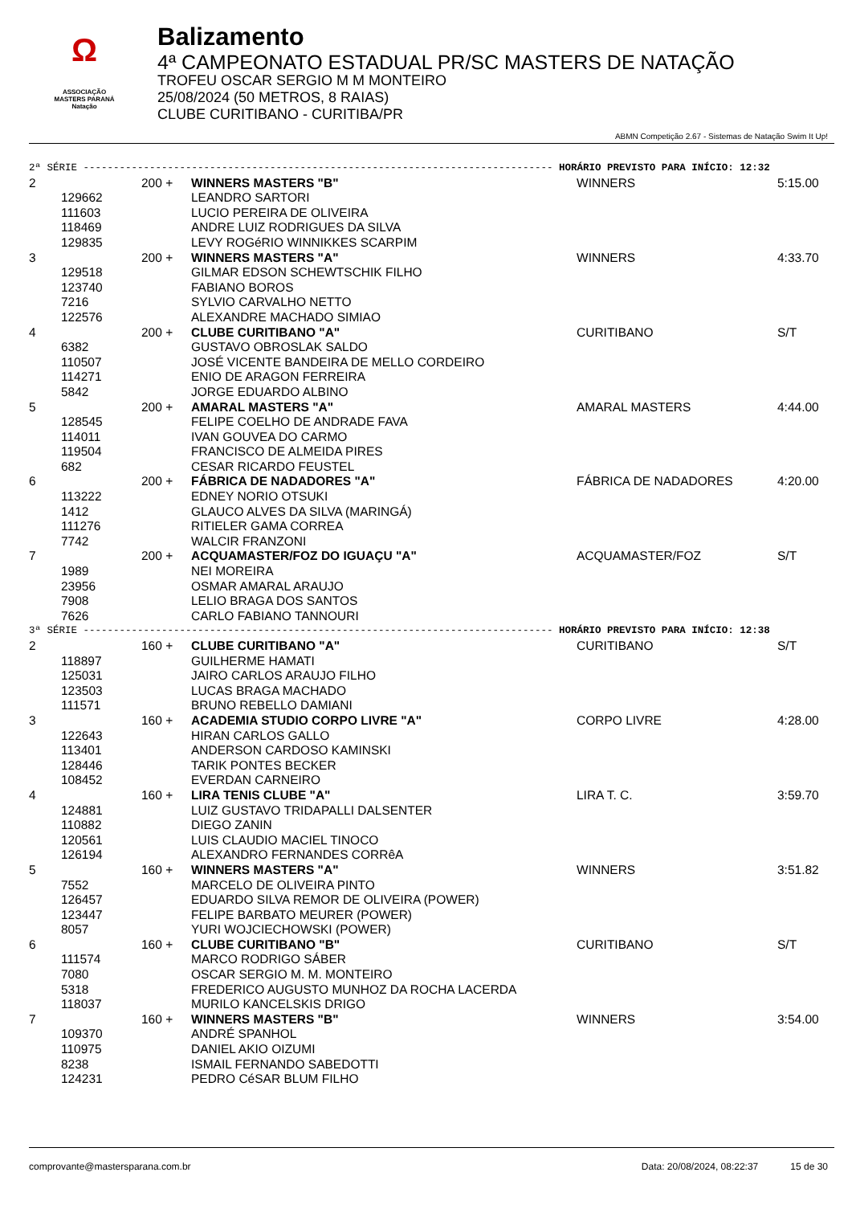Ω
ASSOCIAÇÃO
MASTERS PARANÁ
Natação
Balizamento
4ª CAMPEONATO ESTADUAL PR/SC MASTERS DE NATAÇÃO
TROFEU OSCAR SERGIO M M MONTEIRO
25/08/2024 (50 METROS, 8 RAIAS)
CLUBE CURITIBANO - CURITIBA/PR
ABMN Competição 2.67 - Sistemas de Natação Swim It Up!
| 2ª SÉRIE ------------------------------------------------------------------------------ HORÁRIO PREVISTO PARA INÍCIO: 12:32 | | | | | |
| 2 | | 200 + | WINNERS MASTERS "B" | WINNERS | 5:15.00 |
| | 129662 | | LEANDRO SARTORI | | |
| | 111603 | | LUCIO PEREIRA DE OLIVEIRA | | |
| | 118469 | | ANDRE LUIZ RODRIGUES DA SILVA | | |
| | 129835 | | LEVY ROGéRIO WINNIKKES SCARPIM | | |
| 3 | | 200 + | WINNERS MASTERS "A" | WINNERS | 4:33.70 |
| | 129518 | | GILMAR EDSON SCHEWTSCHIK FILHO | | |
| | 123740 | | FABIANO BOROS | | |
| | 7216 | | SYLVIO CARVALHO NETTO | | |
| | 122576 | | ALEXANDRE MACHADO SIMIAO | | |
| 4 | | 200 + | CLUBE CURITIBANO "A" | CURITIBANO | S/T |
| | 6382 | | GUSTAVO OBROSLAK SALDO | | |
| | 110507 | | JOSÉ VICENTE BANDEIRA DE MELLO CORDEIRO | | |
| | 114271 | | ENIO DE ARAGON FERREIRA | | |
| | 5842 | | JORGE EDUARDO ALBINO | | |
| 5 | | 200 + | AMARAL MASTERS "A" | AMARAL MASTERS | 4:44.00 |
| | 128545 | | FELIPE COELHO DE ANDRADE FAVA | | |
| | 114011 | | IVAN GOUVEA DO CARMO | | |
| | 119504 | | FRANCISCO DE ALMEIDA PIRES | | |
| | 682 | | CESAR RICARDO FEUSTEL | | |
| 6 | | 200 + | FÁBRICA DE NADADORES "A" | FÁBRICA DE NADADORES | 4:20.00 |
| | 113222 | | EDNEY NORIO OTSUKI | | |
| | 1412 | | GLAUCO ALVES DA SILVA (MARINGÁ) | | |
| | 111276 | | RITIELER GAMA CORREA | | |
| | 7742 | | WALCIR FRANZONI | | |
| 7 | | 200 + | ACQUAMASTER/FOZ DO IGUAÇU "A" | ACQUAMASTER/FOZ | S/T |
| | 1989 | | NEI MOREIRA | | |
| | 23956 | | OSMAR AMARAL ARAUJO | | |
| | 7908 | | LELIO BRAGA DOS SANTOS | | |
| | 7626 | | CARLO FABIANO TANNOURI | | |
| 3ª SÉRIE ------------------------------------------------------------------------------ HORÁRIO PREVISTO PARA INÍCIO: 12:38 | | | | | |
| 2 | | 160 + | CLUBE CURITIBANO "A" | CURITIBANO | S/T |
| | 118897 | | GUILHERME HAMATI | | |
| | 125031 | | JAIRO CARLOS ARAUJO FILHO | | |
| | 123503 | | LUCAS BRAGA MACHADO | | |
| | 111571 | | BRUNO REBELLO DAMIANI | | |
| 3 | | 160 + | ACADEMIA STUDIO CORPO LIVRE "A" | CORPO LIVRE | 4:28.00 |
| | 122643 | | HIRAN CARLOS GALLO | | |
| | 113401 | | ANDERSON CARDOSO KAMINSKI | | |
| | 128446 | | TARIK PONTES BECKER | | |
| | 108452 | | EVERDAN CARNEIRO | | |
| 4 | | 160 + | LIRA TENIS CLUBE "A" | LIRA T. C. | 3:59.70 |
| | 124881 | | LUIZ GUSTAVO TRIDAPALLI DALSENTER | | |
| | 110882 | | DIEGO ZANIN | | |
| | 120561 | | LUIS CLAUDIO MACIEL TINOCO | | |
| | 126194 | | ALEXANDRO FERNANDES CORRêA | | |
| 5 | | 160 + | WINNERS MASTERS "A" | WINNERS | 3:51.82 |
| | 7552 | | MARCELO DE OLIVEIRA PINTO | | |
| | 126457 | | EDUARDO SILVA REMOR DE OLIVEIRA (POWER) | | |
| | 123447 | | FELIPE BARBATO MEURER (POWER) | | |
| | 8057 | | YURI WOJCIECHOWSKI (POWER) | | |
| 6 | | 160 + | CLUBE CURITIBANO "B" | CURITIBANO | S/T |
| | 111574 | | MARCO RODRIGO SÁBER | | |
| | 7080 | | OSCAR SERGIO M. M. MONTEIRO | | |
| | 5318 | | FREDERICO AUGUSTO MUNHOZ DA ROCHA LACERDA | | |
| | 118037 | | MURILO KANCELSKIS DRIGO | | |
| 7 | | 160 + | WINNERS MASTERS "B" | WINNERS | 3:54.00 |
| | 109370 | | ANDRÉ SPANHOL | | |
| | 110975 | | DANIEL AKIO OIZUMI | | |
| | 8238 | | ISMAIL FERNANDO SABEDOTTI | | |
| | 124231 | | PEDRO CéSAR BLUM FILHO | | |
comprovante@mastersparana.com.br Data: 20/08/2024, 08:22:37 15 de 30